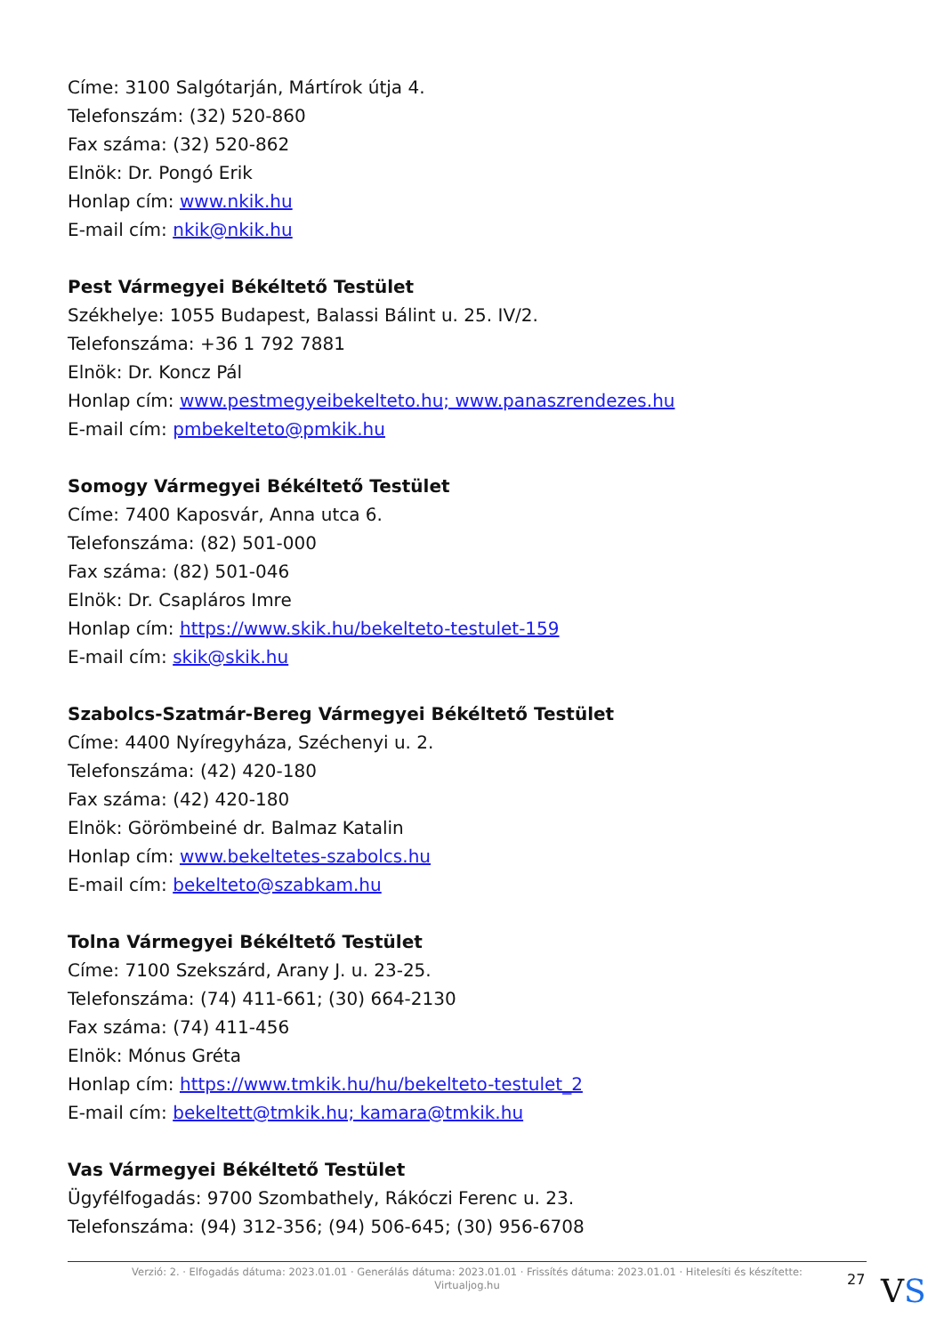Címe: 3100 Salgótarján, Mártírok útja 4.
Telefonszám: (32) 520-860
Fax száma: (32) 520-862
Elnök: Dr. Pongó Erik
Honlap cím: www.nkik.hu
E-mail cím: nkik@nkik.hu
Pest Vármegyei Békéltető Testület
Székhelye: 1055 Budapest, Balassi Bálint u. 25. IV/2.
Telefonszáma: +36 1 792 7881
Elnök: Dr. Koncz Pál
Honlap cím: www.pestmegyeibekelteto.hu; www.panaszrendezes.hu
E-mail cím: pmbekelteto@pmkik.hu
Somogy Vármegyei Békéltető Testület
Címe: 7400 Kaposvár, Anna utca 6.
Telefonszáma: (82) 501-000
Fax száma: (82) 501-046
Elnök: Dr. Csapláros Imre
Honlap cím: https://www.skik.hu/bekelteto-testulet-159
E-mail cím: skik@skik.hu
Szabolcs-Szatmár-Bereg Vármegyei Békéltető Testület
Címe: 4400 Nyíregyháza, Széchenyi u. 2.
Telefonszáma: (42) 420-180
Fax száma: (42) 420-180
Elnök: Görömbeiné dr. Balmaz Katalin
Honlap cím: www.bekeltetes-szabolcs.hu
E-mail cím: bekelteto@szabkam.hu
Tolna Vármegyei Békéltető Testület
Címe: 7100 Szekszárd, Arany J. u. 23-25.
Telefonszáma: (74) 411-661; (30) 664-2130
Fax száma: (74) 411-456
Elnök: Mónus Gréta
Honlap cím: https://www.tmkik.hu/hu/bekelteto-testulet_2
E-mail cím: bekeltett@tmkik.hu; kamara@tmkik.hu
Vas Vármegyei Békéltető Testület
Ügyfélfogadás: 9700 Szombathely, Rákóczi Ferenc u. 23.
Telefonszáma: (94) 312-356; (94) 506-645; (30) 956-6708
Verzió: 2. · Elfogadás dátuma: 2023.01.01 · Generálás dátuma: 2023.01.01 · Frissítés dátuma: 2023.01.01 · Hitelesíti és készítette:
Virtualjog.hu
27 VS